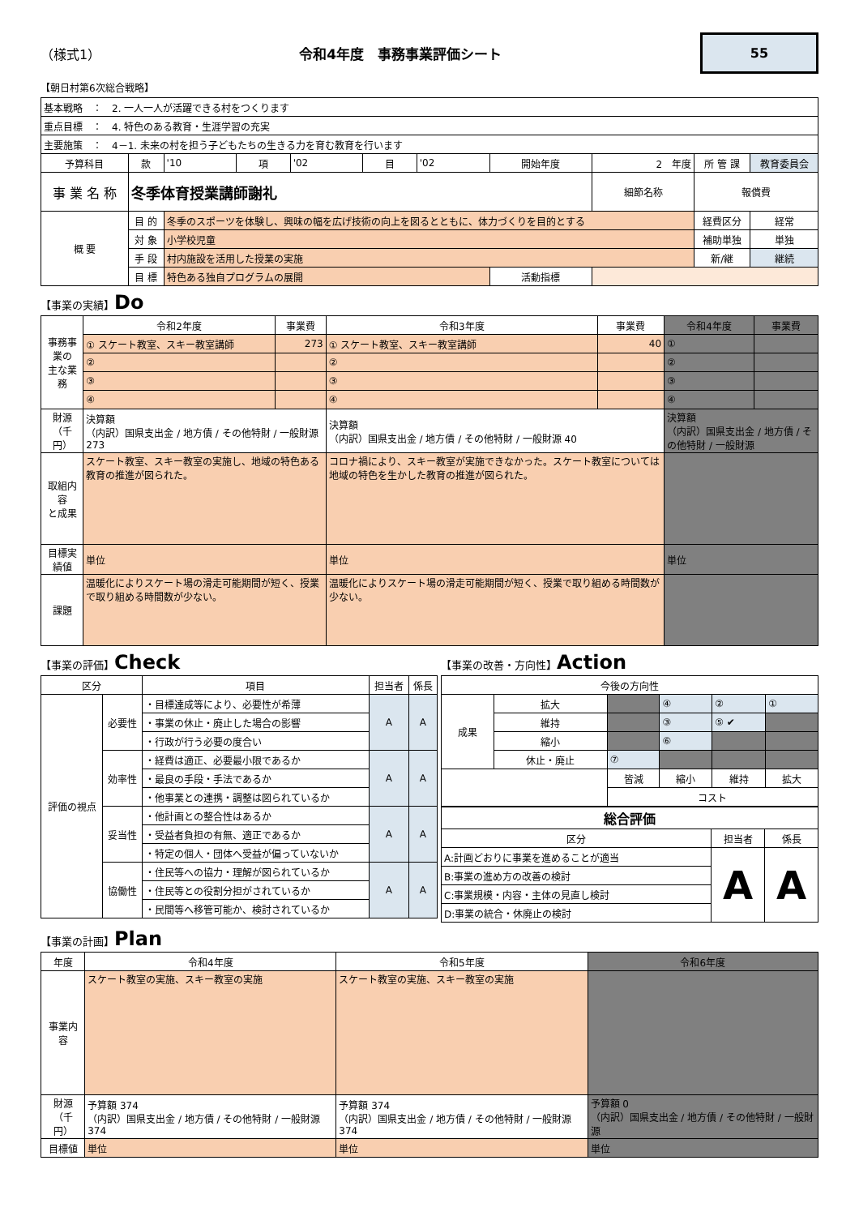（様式1） 令和4年度　事務事業評価シート
55
【朝日村第6次総合戦略】
| 基本戦略 ： 2. 一人一人が活躍できる村をつくります | | | | | | | | | | |
| 重点目標 ： 4. 特色のある教育・生涯学習の充実 | | | | | | | | | | |
| 主要施策 ： 4－1. 未来の村を担う子どもたちの生きる力を育む教育を行います | | | | | | | | | | |
| 予算科目 | 款 | '10 | 項 | '02 | 目 | '02 | 開始年度 | 2 年度 | 所 管 課 | 教育委員会 |
| 事 業 名 称 | 冬季体育授業講師謝礼 | | | | | | | 細節名称 | 報償費 | |
| 概 要 | 目 的 | 冬季のスポーツを体験し、興味の幅を広げ技術の向上を図るとともに、体力づくりを目的とする | | | | | | | 経費区分 | 経常 |
| | 対 象 | 小学校児童 | | | | | | | 補助単独 | 単独 |
| | 手 段 | 村内施設を活用した授業の実施 | | | | | | | 新/継 | 継続 |
| | 目 標 | 特色ある独自プログラムの展開 | | | | | 活動指標 | | | |
【事業の実績】Do
| 事務事業の 主な業務 | 令和2年度 | 事業費 | 令和3年度 | 事業費 | 令和4年度 | 事業費 |
| | ① スケート教室、スキー教室講師 | 273 | ① スケート教室、スキー教室講師 | 40 | ① | |
| | ② | | ② | | ② | |
| | ③ | | ③ | | ③ | |
| | ④ | | ④ | | ④ | |
| 財源 （千円） | 決算額 （内訳）国県支出金 / 地方債 / その他特財 / 一般財源 273 | | 決算額 （内訳）国県支出金 / 地方債 / その他特財 / 一般財源 40 | | 決算額 （内訳）国県支出金 / 地方債 / その他特財 / 一般財源 | |
| 取組内容 と成果 | スケート教室、スキー教室の実施し、地域の特色ある教育の推進が図られた。 | | コロナ禍により、スキー教室が実施できなかった。スケート教室については地域の特色を生かした教育の推進が図られた。 | | | |
| 目標実績値 | 単位 | | 単位 | | 単位 | |
| 課題 | 温暖化によりスケート場の滑走可能期間が短く、授業で取り組める時間数が少ない。 | | 温暖化によりスケート場の滑走可能期間が短く、授業で取り組める時間数が少ない。 | | | |
【事業の評価】Check
| 区分 | | 項目 | 担当者 | 係長 |
| 評価の視点 | 必要性 | ・目標達成等により、必要性が希薄 | A | A |
| | | ・事業の休止・廃止した場合の影響 | | |
| | | ・行政が行う必要の度合い | | |
| | 効率性 | ・経費は適正、必要最小限であるか | A | A |
| | | ・最良の手段・手法であるか | | |
| | | ・他事業との連携・調整は図られているか | | |
| | 妥当性 | ・他計画との整合性はあるか | A | A |
| | | ・受益者負担の有無、適正であるか | | |
| | | ・特定の個人・団体へ受益が偏っていないか | | |
| | 協働性 | ・住民等への協力・理解が図られているか | A | A |
| | | ・住民等との役割分担がされているか | | |
| | | ・民間等へ移管可能か、検討されているか | | |
【事業の改善・方向性】Action
| 今後の方向性 | | | | | |
| 成果 | 拡大 | | ④ | ② | ① |
| | 維持 | | ③ | ⑤ ✔ | |
| | 縮小 | | ⑥ | | |
| | 休止・廃止 | ⑦ | | | |
| | | 皆減 | 縮小 | 維持 | 拡大 |
| | | コスト | | | |
| 総合評価 | | |
| 区分 | 担当者 | 係長 |
| A:計画どおりに事業を進めることが適当 | A | A |
| B:事業の進め方の改善の検討 | | |
| C:事業規模・内容・主体の見直し検討 | | |
| D:事業の統合・休廃止の検討 | | |
【事業の計画】Plan
| 年度 | 令和4年度 | 令和5年度 | 令和6年度 |
| 事業内容 | スケート教室の実施、スキー教室の実施 | スケート教室の実施、スキー教室の実施 | |
| 財源 （千円） | 予算額 374 （内訳）国県支出金 / 地方債 / その他特財 / 一般財源 374 | 予算額 374 （内訳）国県支出金 / 地方債 / その他特財 / 一般財源 374 | 予算額 0 （内訳）国県支出金 / 地方債 / その他特財 / 一般財源 |
| 目標値 | 単位 | 単位 | 単位 |